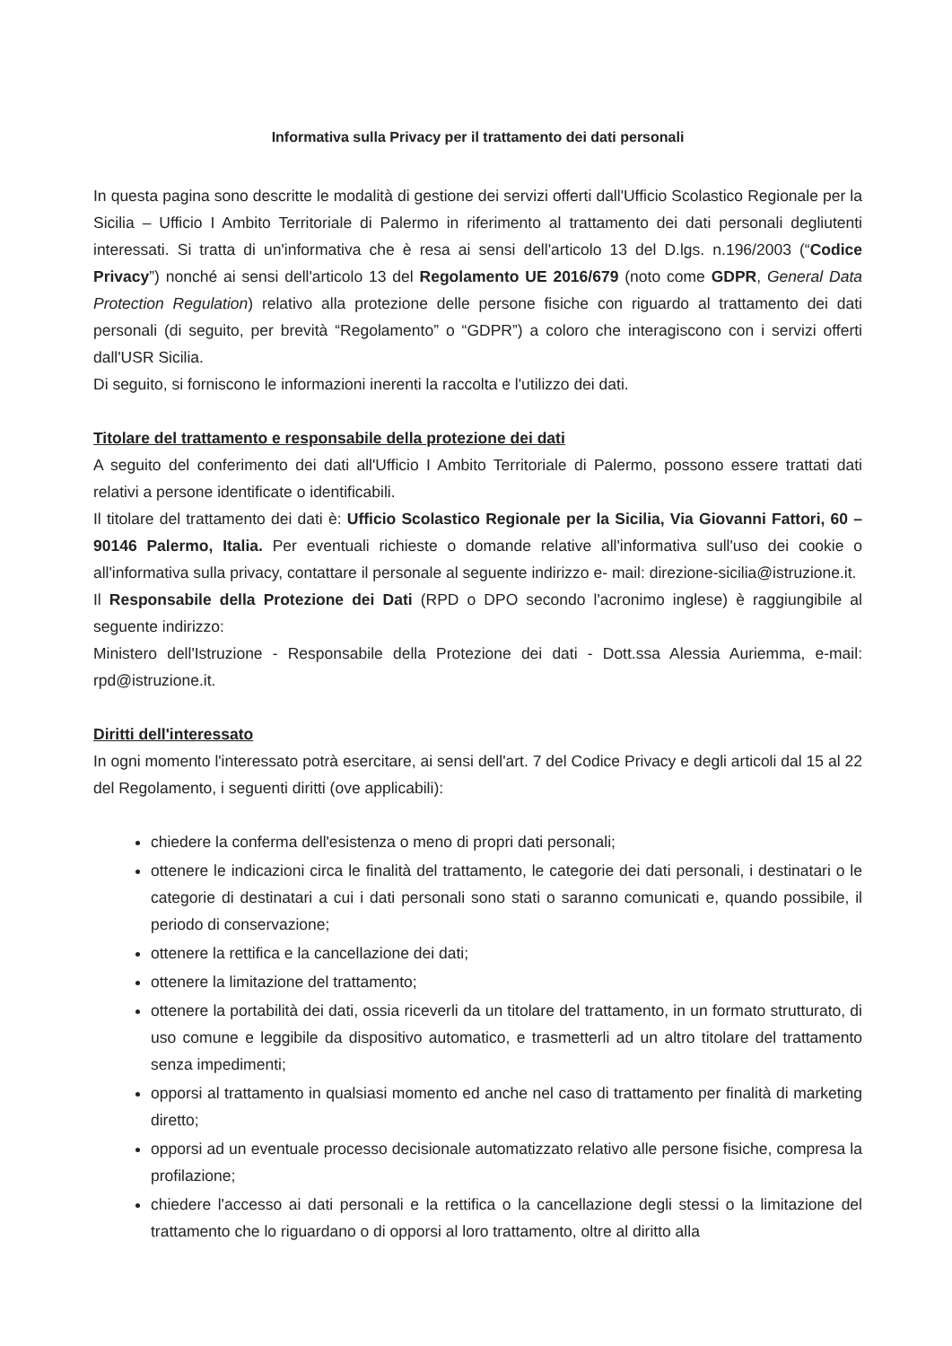Informativa sulla Privacy per il trattamento dei dati personali
In questa pagina sono descritte le modalità di gestione dei servizi offerti dall'Ufficio Scolastico Regionale per la Sicilia – Ufficio I Ambito Territoriale di Palermo in riferimento al trattamento dei dati personali degliutenti interessati. Si tratta di un'informativa che è resa ai sensi dell'articolo 13 del D.lgs. n.196/2003 (“Codice Privacy”) nonché ai sensi dell'articolo 13 del Regolamento UE 2016/679 (noto come GDPR, General Data Protection Regulation) relativo alla protezione delle persone fisiche con riguardo al trattamento dei dati personali (di seguito, per brevità “Regolamento” o “GDPR”) a coloro che interagiscono con i servizi offerti dall'USR Sicilia.
Di seguito, si forniscono le informazioni inerenti la raccolta e l'utilizzo dei dati.
Titolare del trattamento e responsabile della protezione dei dati
A seguito del conferimento dei dati all'Ufficio I Ambito Territoriale di Palermo, possono essere trattati dati relativi a persone identificate o identificabili.
Il titolare del trattamento dei dati è: Ufficio Scolastico Regionale per la Sicilia, Via Giovanni Fattori, 60 – 90146 Palermo, Italia. Per eventuali richieste o domande relative all'informativa sull'uso dei cookie o all'informativa sulla privacy, contattare il personale al seguente indirizzo e- mail: direzione-sicilia@istruzione.it.
Il Responsabile della Protezione dei Dati (RPD o DPO secondo l'acronimo inglese) è raggiungibile al seguente indirizzo:
Ministero dell'Istruzione - Responsabile della Protezione dei dati - Dott.ssa Alessia Auriemma, e-mail: rpd@istruzione.it.
Diritti dell'interessato
In ogni momento l'interessato potrà esercitare, ai sensi dell'art. 7 del Codice Privacy e degli articoli dal 15 al 22 del Regolamento, i seguenti diritti (ove applicabili):
chiedere la conferma dell'esistenza o meno di propri dati personali;
ottenere le indicazioni circa le finalità del trattamento, le categorie dei dati personali, i destinatari o le categorie di destinatari a cui i dati personali sono stati o saranno comunicati e, quando possibile, il periodo di conservazione;
ottenere la rettifica e la cancellazione dei dati;
ottenere la limitazione del trattamento;
ottenere la portabilità dei dati, ossia riceverli da un titolare del trattamento, in un formato strutturato, di uso comune e leggibile da dispositivo automatico, e trasmetterli ad un altro titolare del trattamento senza impedimenti;
opporsi al trattamento in qualsiasi momento ed anche nel caso di trattamento per finalità di marketing diretto;
opporsi ad un eventuale processo decisionale automatizzato relativo alle persone fisiche, compresa la profilazione;
chiedere l'accesso ai dati personali e la rettifica o la cancellazione degli stessi o la limitazione del trattamento che lo riguardano o di opporsi al loro trattamento, oltre al diritto alla